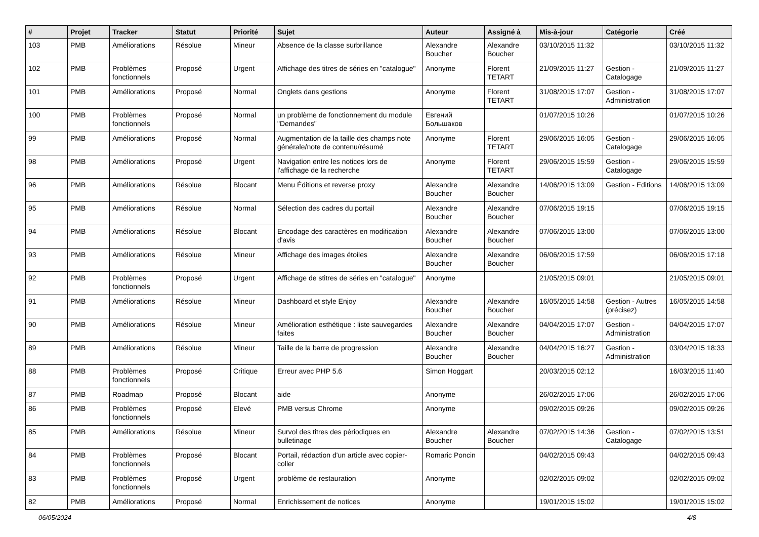| # | Projet | Tracker | Statut | Priorité | Sujet | Auteur | Assigné à | Mis-à-jour | Catégorie | Créé |
| --- | --- | --- | --- | --- | --- | --- | --- | --- | --- | --- |
| 103 | PMB | Améliorations | Résolue | Mineur | Absence de la classe surbrillance | Alexandre Boucher | Alexandre Boucher | 03/10/2015 11:32 | | 03/10/2015 11:32 |
| 102 | PMB | Problèmes fonctionnels | Proposé | Urgent | Affichage des titres de séries en "catalogue" | Anonyme | Florent TETART | 21/09/2015 11:27 | Gestion - Catalogage | 21/09/2015 11:27 |
| 101 | PMB | Améliorations | Proposé | Normal | Onglets dans gestions | Anonyme | Florent TETART | 31/08/2015 17:07 | Gestion - Administration | 31/08/2015 17:07 |
| 100 | PMB | Problèmes fonctionnels | Proposé | Normal | un problème de fonctionnement du module "Demandes" | Евгений Большаков | | 01/07/2015 10:26 | | 01/07/2015 10:26 |
| 99 | PMB | Améliorations | Proposé | Normal | Augmentation de la taille des champs note générale/note de contenu/résumé | Anonyme | Florent TETART | 29/06/2015 16:05 | Gestion - Catalogage | 29/06/2015 16:05 |
| 98 | PMB | Améliorations | Proposé | Urgent | Navigation entre les notices lors de l'affichage de la recherche | Anonyme | Florent TETART | 29/06/2015 15:59 | Gestion - Catalogage | 29/06/2015 15:59 |
| 96 | PMB | Améliorations | Résolue | Blocant | Menu Éditions et reverse proxy | Alexandre Boucher | Alexandre Boucher | 14/06/2015 13:09 | Gestion - Editions | 14/06/2015 13:09 |
| 95 | PMB | Améliorations | Résolue | Normal | Sélection des cadres du portail | Alexandre Boucher | Alexandre Boucher | 07/06/2015 19:15 | | 07/06/2015 19:15 |
| 94 | PMB | Améliorations | Résolue | Blocant | Encodage des caractères en modification d'avis | Alexandre Boucher | Alexandre Boucher | 07/06/2015 13:00 | | 07/06/2015 13:00 |
| 93 | PMB | Améliorations | Résolue | Mineur | Affichage des images étoiles | Alexandre Boucher | Alexandre Boucher | 06/06/2015 17:59 | | 06/06/2015 17:18 |
| 92 | PMB | Problèmes fonctionnels | Proposé | Urgent | Affichage de stitres de séries en "catalogue" | Anonyme | | 21/05/2015 09:01 | | 21/05/2015 09:01 |
| 91 | PMB | Améliorations | Résolue | Mineur | Dashboard et style Enjoy | Alexandre Boucher | Alexandre Boucher | 16/05/2015 14:58 | Gestion - Autres (précisez) | 16/05/2015 14:58 |
| 90 | PMB | Améliorations | Résolue | Mineur | Amélioration esthétique : liste sauvegardes faites | Alexandre Boucher | Alexandre Boucher | 04/04/2015 17:07 | Gestion - Administration | 04/04/2015 17:07 |
| 89 | PMB | Améliorations | Résolue | Mineur | Taille de la barre de progression | Alexandre Boucher | Alexandre Boucher | 04/04/2015 16:27 | Gestion - Administration | 03/04/2015 18:33 |
| 88 | PMB | Problèmes fonctionnels | Proposé | Critique | Erreur avec PHP 5.6 | Simon Hoggart | | 20/03/2015 02:12 | | 16/03/2015 11:40 |
| 87 | PMB | Roadmap | Proposé | Blocant | aide | Anonyme | | 26/02/2015 17:06 | | 26/02/2015 17:06 |
| 86 | PMB | Problèmes fonctionnels | Proposé | Elevé | PMB versus Chrome | Anonyme | | 09/02/2015 09:26 | | 09/02/2015 09:26 |
| 85 | PMB | Améliorations | Résolue | Mineur | Survol des titres des périodiques en bulletinage | Alexandre Boucher | Alexandre Boucher | 07/02/2015 14:36 | Gestion - Catalogage | 07/02/2015 13:51 |
| 84 | PMB | Problèmes fonctionnels | Proposé | Blocant | Portail, rédaction d'un article avec copier-coller | Romaric Poncin | | 04/02/2015 09:43 | | 04/02/2015 09:43 |
| 83 | PMB | Problèmes fonctionnels | Proposé | Urgent | problème de restauration | Anonyme | | 02/02/2015 09:02 | | 02/02/2015 09:02 |
| 82 | PMB | Améliorations | Proposé | Normal | Enrichissement de notices | Anonyme | | 19/01/2015 15:02 | | 19/01/2015 15:02 |
06/05/2024 4/8